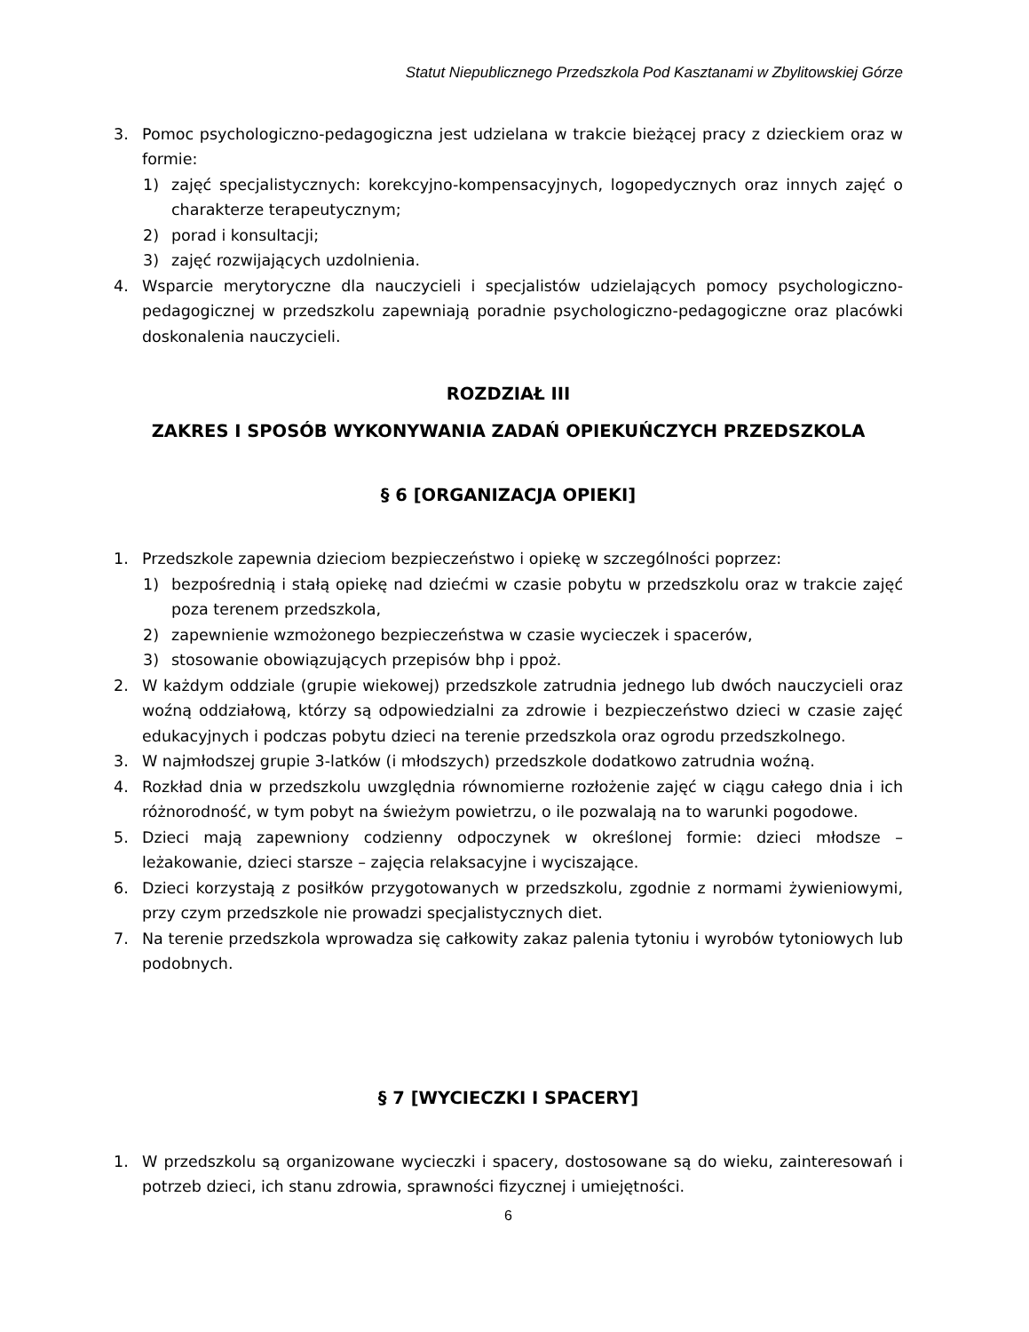Statut Niepublicznego Przedszkola Pod Kasztanami w Zbylitowskiej Górze
3. Pomoc psychologiczno-pedagogiczna jest udzielana w trakcie bieżącej pracy z dzieckiem oraz w formie:
1) zajęć specjalistycznych: korekcyjno-kompensacyjnych, logopedycznych oraz innych zajęć o charakterze terapeutycznym;
2) porad i konsultacji;
3) zajęć rozwijających uzdolnienia.
4. Wsparcie merytoryczne dla nauczycieli i specjalistów udzielających pomocy psychologiczno-pedagogicznej w przedszkolu zapewniają poradnie psychologiczno-pedagogiczne oraz placówki doskonalenia nauczycieli.
ROZDZIAŁ III
ZAKRES I SPOSÓB WYKONYWANIA ZADAŃ OPIEKUŃCZYCH PRZEDSZKOLA
§ 6 [ORGANIZACJA OPIEKI]
1. Przedszkole zapewnia dzieciom bezpieczeństwo i opiekę w szczególności poprzez:
1) bezpośrednią i stałą opiekę nad dziećmi w czasie pobytu w przedszkolu oraz w trakcie zajęć poza terenem przedszkola,
2) zapewnienie wzmożonego bezpieczeństwa w czasie wycieczek i spacerów,
3) stosowanie obowiązujących przepisów bhp i ppoż.
2. W każdym oddziale (grupie wiekowej) przedszkole zatrudnia jednego lub dwóch nauczycieli oraz woźną oddziałową, którzy są odpowiedzialni za zdrowie i bezpieczeństwo dzieci w czasie zajęć edukacyjnych i podczas pobytu dzieci na terenie przedszkola oraz ogrodu przedszkolnego.
3. W najmłodszej grupie 3-latków (i młodszych) przedszkole dodatkowo zatrudnia woźną.
4. Rozkład dnia w przedszkolu uwzględnia równomierne rozłożenie zajęć w ciągu całego dnia i ich różnorodność, w tym pobyt na świeżym powietrzu, o ile pozwalają na to warunki pogodowe.
5. Dzieci mają zapewniony codzienny odpoczynek w określonej formie: dzieci młodsze – leżakowanie, dzieci starsze – zajęcia relaksacyjne i wyciszające.
6. Dzieci korzystają z posiłków przygotowanych w przedszkolu, zgodnie z normami żywieniowymi, przy czym przedszkole nie prowadzi specjalistycznych diet.
7. Na terenie przedszkola wprowadza się całkowity zakaz palenia tytoniu i wyrobów tytoniowych lub podobnych.
§ 7 [WYCIECZKI I SPACERY]
1. W przedszkolu są organizowane wycieczki i spacery, dostosowane są do wieku, zainteresowań i potrzeb dzieci, ich stanu zdrowia, sprawności fizycznej i umiejętności.
6